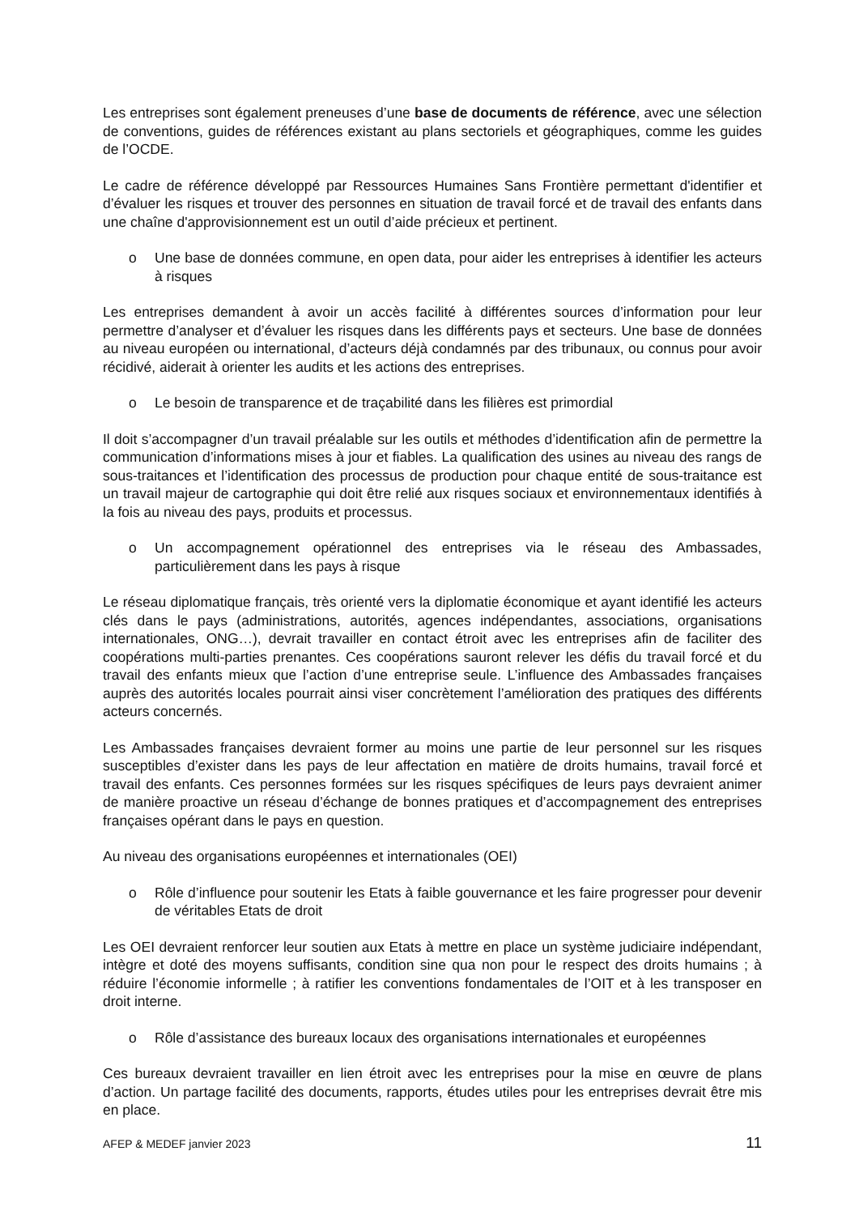Les entreprises sont également preneuses d’une base de documents de référence, avec une sélection de conventions, guides de références existant au plans sectoriels et géographiques, comme les guides de l’OCDE.
Le cadre de référence développé par Ressources Humaines Sans Frontière permettant d'identifier et d’évaluer les risques et trouver des personnes en situation de travail forcé et de travail des enfants dans une chaîne d'approvisionnement est un outil d’aide précieux et pertinent.
o Une base de données commune, en open data, pour aider les entreprises à identifier les acteurs à risques
Les entreprises demandent à avoir un accès facilité à différentes sources d’information pour leur permettre d’analyser et d’évaluer les risques dans les différents pays et secteurs. Une base de données au niveau européen ou international, d’acteurs déjà condamnés par des tribunaux, ou connus pour avoir récidivé, aiderait à orienter les audits et les actions des entreprises.
o Le besoin de transparence et de traçabilité dans les filières est primordial
Il doit s’accompagner d’un travail préalable sur les outils et méthodes d’identification afin de permettre la communication d’informations mises à jour et fiables. La qualification des usines au niveau des rangs de sous-traitances et l’identification des processus de production pour chaque entité de sous-traitance est un travail majeur de cartographie qui doit être relié aux risques sociaux et environnementaux identifiés à la fois au niveau des pays, produits et processus.
o Un accompagnement opérationnel des entreprises via le réseau des Ambassades, particulièrement dans les pays à risque
Le réseau diplomatique français, très orienté vers la diplomatie économique et ayant identifié les acteurs clés dans le pays (administrations, autorités, agences indépendantes, associations, organisations internationales, ONG…), devrait travailler en contact étroit avec les entreprises afin de faciliter des coopérations multi-parties prenantes. Ces coopérations sauront relever les défis du travail forcé et du travail des enfants mieux que l’action d’une entreprise seule. L’influence des Ambassades françaises auprès des autorités locales pourrait ainsi viser concrètement l’amélioration des pratiques des différents acteurs concernés.
Les Ambassades françaises devraient former au moins une partie de leur personnel sur les risques susceptibles d’exister dans les pays de leur affectation en matière de droits humains, travail forcé et travail des enfants. Ces personnes formées sur les risques spécifiques de leurs pays devraient animer de manière proactive un réseau d’échange de bonnes pratiques et d’accompagnement des entreprises françaises opérant dans le pays en question.
Au niveau des organisations européennes et internationales (OEI)
o Rôle d’influence pour soutenir les Etats à faible gouvernance et les faire progresser pour devenir de véritables Etats de droit
Les OEI devraient renforcer leur soutien aux Etats à mettre en place un système judiciaire indépendant, intègre et doté des moyens suffisants, condition sine qua non pour le respect des droits humains ; à réduire l’économie informelle ; à ratifier les conventions fondamentales de l’OIT et à les transposer en droit interne.
o Rôle d’assistance des bureaux locaux des organisations internationales et européennes
Ces bureaux devraient travailler en lien étroit avec les entreprises pour la mise en œuvre de plans d’action. Un partage facilité des documents, rapports, études utiles pour les entreprises devrait être mis en place.
AFEP & MEDEF janvier 2023 11